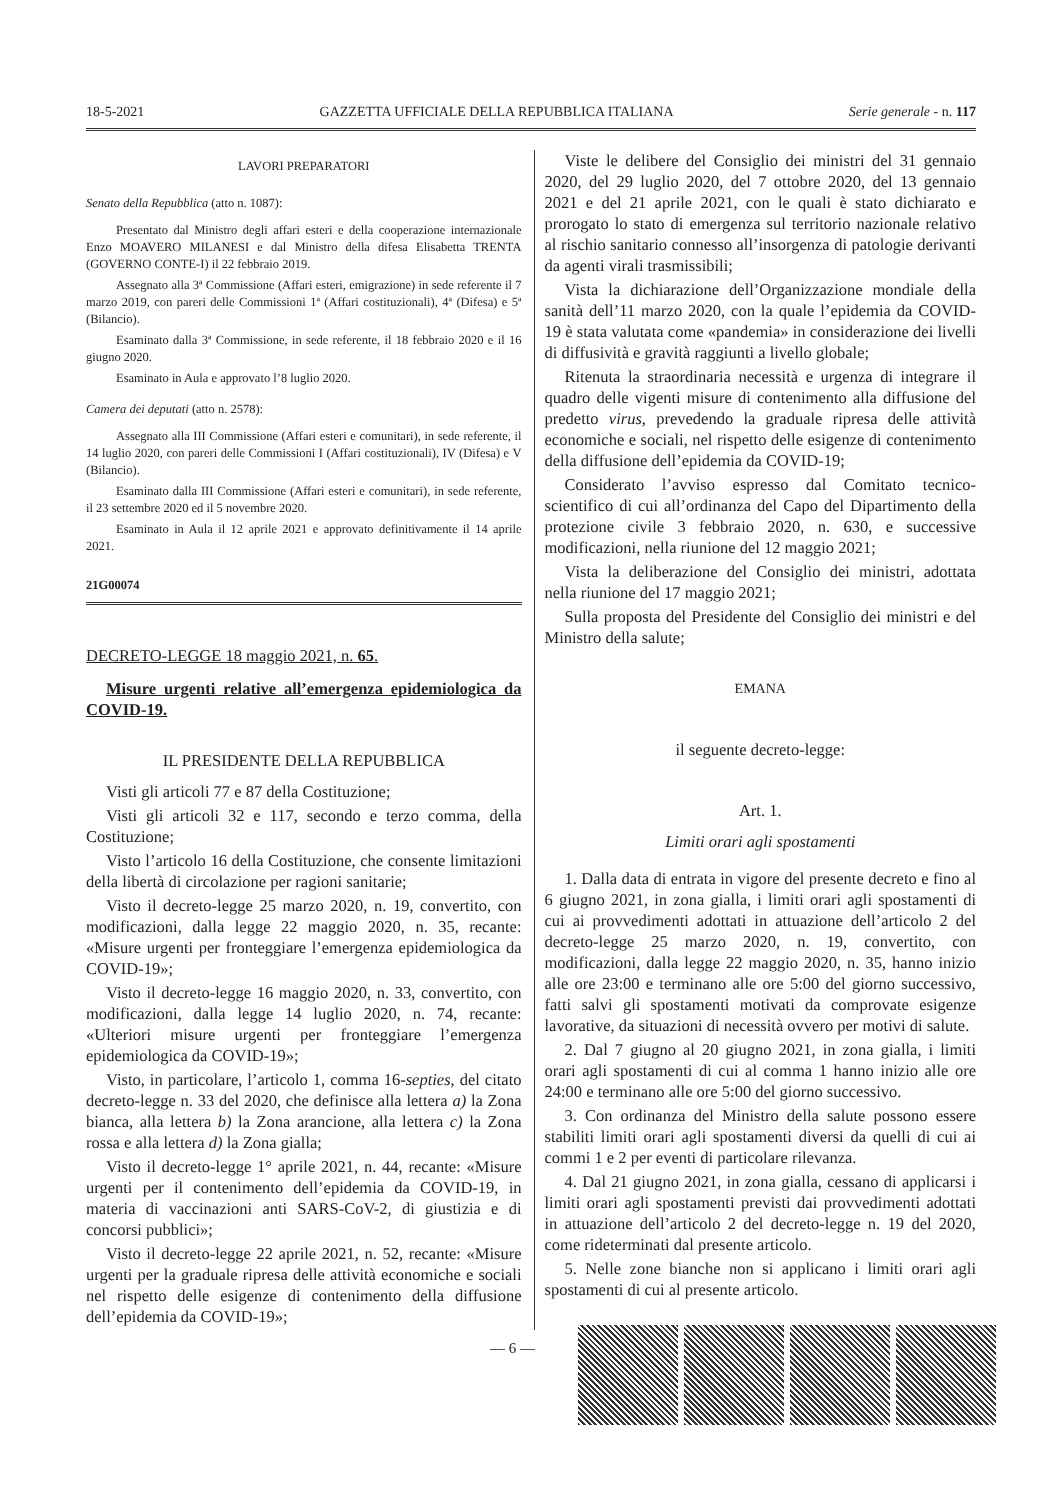18-5-2021 GAZZETTA UFFICIALE DELLA REPUBBLICA ITALIANA Serie generale - n. 117
LAVORI PREPARATORI
Senato della Repubblica (atto n. 1087):
Presentato dal Ministro degli affari esteri e della cooperazione internazionale Enzo MOAVERO MILANESI e dal Ministro della difesa Elisabetta TRENTA (GOVERNO CONTE-I) il 22 febbraio 2019.
Assegnato alla 3ª Commissione (Affari esteri, emigrazione) in sede referente il 7 marzo 2019, con pareri delle Commissioni 1ª (Affari costituzionali), 4ª (Difesa) e 5ª (Bilancio).
Esaminato dalla 3ª Commissione, in sede referente, il 18 febbraio 2020 e il 16 giugno 2020.
Esaminato in Aula e approvato l’8 luglio 2020.
Camera dei deputati (atto n. 2578):
Assegnato alla III Commissione (Affari esteri e comunitari), in sede referente, il 14 luglio 2020, con pareri delle Commissioni I (Affari costituzionali), IV (Difesa) e V (Bilancio).
Esaminato dalla III Commissione (Affari esteri e comunitari), in sede referente, il 23 settembre 2020 ed il 5 novembre 2020.
Esaminato in Aula il 12 aprile 2021 e approvato definitivamente il 14 aprile 2021.
21G00074
DECRETO-LEGGE 18 maggio 2021, n. 65.
Misure urgenti relative all’emergenza epidemiologica da COVID-19.
IL PRESIDENTE DELLA REPUBBLICA
Visti gli articoli 77 e 87 della Costituzione;
Visti gli articoli 32 e 117, secondo e terzo comma, della Costituzione;
Visto l’articolo 16 della Costituzione, che consente limitazioni della libertà di circolazione per ragioni sanitarie;
Visto il decreto-legge 25 marzo 2020, n. 19, convertito, con modificazioni, dalla legge 22 maggio 2020, n. 35, recante: «Misure urgenti per fronteggiare l’emergenza epidemiologica da COVID-19»;
Visto il decreto-legge 16 maggio 2020, n. 33, convertito, con modificazioni, dalla legge 14 luglio 2020, n. 74, recante: «Ulteriori misure urgenti per fronteggiare l’emergenza epidemiologica da COVID-19»;
Visto, in particolare, l’articolo 1, comma 16-septies, del citato decreto-legge n. 33 del 2020, che definisce alla lettera a) la Zona bianca, alla lettera b) la Zona arancione, alla lettera c) la Zona rossa e alla lettera d) la Zona gialla;
Visto il decreto-legge 1° aprile 2021, n. 44, recante: «Misure urgenti per il contenimento dell’epidemia da COVID-19, in materia di vaccinazioni anti SARS-CoV-2, di giustizia e di concorsi pubblici»;
Visto il decreto-legge 22 aprile 2021, n. 52, recante: «Misure urgenti per la graduale ripresa delle attività economiche e sociali nel rispetto delle esigenze di contenimento della diffusione dell’epidemia da COVID-19»;
Viste le delibere del Consiglio dei ministri del 31 gennaio 2020, del 29 luglio 2020, del 7 ottobre 2020, del 13 gennaio 2021 e del 21 aprile 2021, con le quali è stato dichiarato e prorogato lo stato di emergenza sul territorio nazionale relativo al rischio sanitario connesso all’insorgenza di patologie derivanti da agenti virali trasmissibili;
Vista la dichiarazione dell’Organizzazione mondiale della sanità dell’11 marzo 2020, con la quale l’epidemia da COVID-19 è stata valutata come «pandemia» in considerazione dei livelli di diffusività e gravità raggiunti a livello globale;
Ritenuta la straordinaria necessità e urgenza di integrare il quadro delle vigenti misure di contenimento alla diffusione del predetto virus, prevedendo la graduale ripresa delle attività economiche e sociali, nel rispetto delle esigenze di contenimento della diffusione dell’epidemia da COVID-19;
Considerato l’avviso espresso dal Comitato tecnico-scientifico di cui all’ordinanza del Capo del Dipartimento della protezione civile 3 febbraio 2020, n. 630, e successive modificazioni, nella riunione del 12 maggio 2021;
Vista la deliberazione del Consiglio dei ministri, adottata nella riunione del 17 maggio 2021;
Sulla proposta del Presidente del Consiglio dei ministri e del Ministro della salute;
EMANA
il seguente decreto-legge:
Art. 1.
Limiti orari agli spostamenti
1. Dalla data di entrata in vigore del presente decreto e fino al 6 giugno 2021, in zona gialla, i limiti orari agli spostamenti di cui ai provvedimenti adottati in attuazione dell’articolo 2 del decreto-legge 25 marzo 2020, n. 19, convertito, con modificazioni, dalla legge 22 maggio 2020, n. 35, hanno inizio alle ore 23:00 e terminano alle ore 5:00 del giorno successivo, fatti salvi gli spostamenti motivati da comprovate esigenze lavorative, da situazioni di necessità ovvero per motivi di salute.
2. Dal 7 giugno al 20 giugno 2021, in zona gialla, i limiti orari agli spostamenti di cui al comma 1 hanno inizio alle ore 24:00 e terminano alle ore 5:00 del giorno successivo.
3. Con ordinanza del Ministro della salute possono essere stabiliti limiti orari agli spostamenti diversi da quelli di cui ai commi 1 e 2 per eventi di particolare rilevanza.
4. Dal 21 giugno 2021, in zona gialla, cessano di applicarsi i limiti orari agli spostamenti previsti dai provvedimenti adottati in attuazione dell’articolo 2 del decreto-legge n. 19 del 2020, come rideterminati dal presente articolo.
5. Nelle zone bianche non si applicano i limiti orari agli spostamenti di cui al presente articolo.
— 6 —